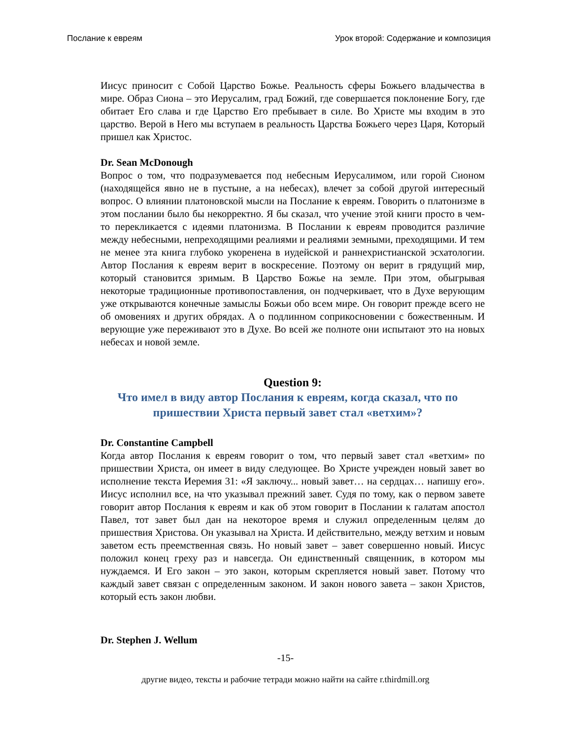Послание к евреям Урок второй: Содержание и композиция
Иисус приносит с Собой Царство Божье. Реальность сферы Божьего владычества в мире. Образ Сиона – это Иерусалим, град Божий, где совершается поклонение Богу, где обитает Его слава и где Царство Его пребывает в силе. Во Христе мы входим в это царство. Верой в Него мы вступаем в реальность Царства Божьего через Царя, Который пришел как Христос.
Dr. Sean McDonough
Вопрос о том, что подразумевается под небесным Иерусалимом, или горой Сионом (находящейся явно не в пустыне, а на небесах), влечет за собой другой интересный вопрос. О влиянии платоновской мысли на Послание к евреям. Говорить о платонизме в этом послании было бы некорректно. Я бы сказал, что учение этой книги просто в чем-то перекликается с идеями платонизма. В Послании к евреям проводится различие между небесными, непреходящими реалиями и реалиями земными, преходящими. И тем не менее эта книга глубоко укоренена в иудейской и раннехристианской эсхатологии. Автор Послания к евреям верит в воскресение. Поэтому он верит в грядущий мир, который становится зримым. В Царство Божье на земле. При этом, обыгрывая некоторые традиционные противопоставления, он подчеркивает, что в Духе верующим уже открываются конечные замыслы Божьи обо всем мире. Он говорит прежде всего не об омовениях и других обрядах. А о подлинном соприкосновении с божественным. И верующие уже переживают это в Духе. Во всей же полноте они испытают это на новых небесах и новой земле.
Question 9:
Что имел в виду автор Послания к евреям, когда сказал, что по пришествии Христа первый завет стал «ветхим»?
Dr. Constantine Campbell
Когда автор Послания к евреям говорит о том, что первый завет стал «ветхим» по пришествии Христа, он имеет в виду следующее. Во Христе учрежден новый завет во исполнение текста Иеремия 31: «Я заключу... новый завет… на сердцах… напишу его». Иисус исполнил все, на что указывал прежний завет. Судя по тому, как о первом завете говорит автор Послания к евреям и как об этом говорит в Послании к галатам апостол Павел, тот завет был дан на некоторое время и служил определенным целям до пришествия Христова. Он указывал на Христа. И действительно, между ветхим и новым заветом есть преемственная связь. Но новый завет – завет совершенно новый. Иисус положил конец греху раз и навсегда. Он единственный священник, в котором мы нуждаемся. И Его закон – это закон, которым скрепляется новый завет. Потому что каждый завет связан с определенным законом. И закон нового завета – закон Христов, который есть закон любви.
Dr. Stephen J. Wellum
-15-
другие видео, тексты и рабочие тетради можно найти на сайте r.thirdmill.org